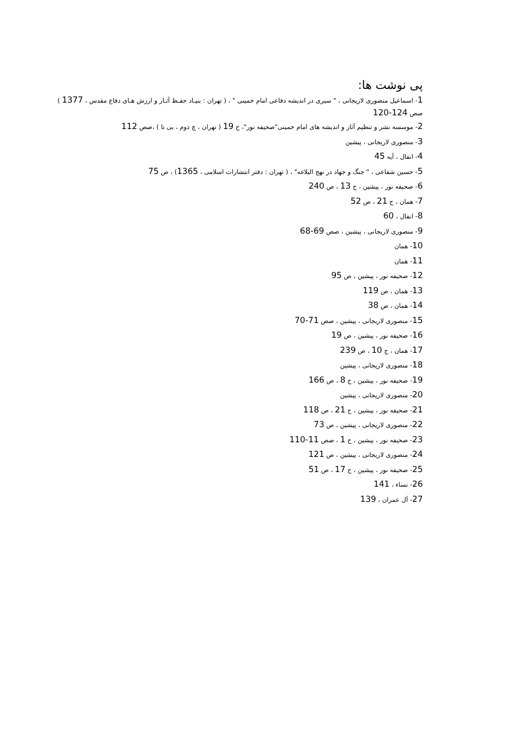پی نوشت ها:
1- اسماعیل منصوری لاریجانی ، " سیری در اندیشه دفاعی امام خمینی " ، ( تهران : بنیـاد حفـظ آثـار و ارزش هـای دفاع مقدس ، 1377 ) صص 124-120
2- موسسه نشر و تنظیم آثار و اندیشه های امام خمینی"صحیفه نور"، ج 19 ( تهران ، چ دوم ، بی تا ) ،صص 112
3- منصوری لاریجانی ، پیشین
4- انفال ، آیه 45
5- حسین شفاعی ، " جنگ و جهاد در نهج البلاغه" ، ( تهران : دفتر انتشارات اسلامی ، 1365) ، ص 75
6- صحیفه نور ، پیشین ، ج 13 ، ص 240
7- همان ، ج 21 ، ص 52
8- انفال ، 60
9- منصوری لاریجانی ، پیشین ، صص 69-68
10- همان
11- همان
12- صحیفه نور ، پیشین ، ص 95
13- همان ، ص 119
14- همان ، ص 38
15- منصوری لاریجانی ، پیشین ، صص 71-70
16- صحیفه نور ، پیشین ، ص 19
17- همان ، ج 10 ، ص 239
18- منصوری لاریجانی ، پیشین
19- صحیفه نور ، پیشین ، ج 8 ، ص 166
20- منصوری لاریجانی ، پیشین
21- صحیفه نور ، پیشین ، ج 21 ، ص 118
22- منصوری لاریجانی ، پیشین ، ص 73
23- صحیفه نور ، پیشین ، ج 1 ، صص 11-110
24- منصوری لاریجانی ، پیشین ، ص 121
25- صحیفه نور ، پیشین ، ج 17 ، ص 51
26- نساء ، 141
27- آل عمران ، 139